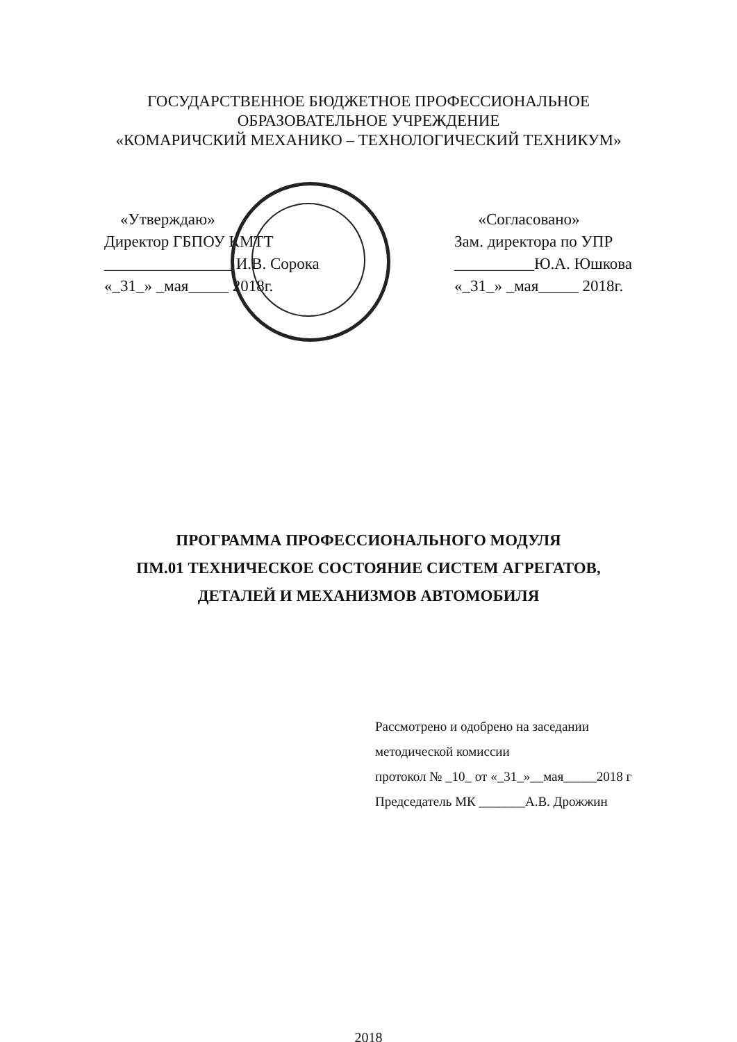ГОСУДАРСТВЕННОЕ БЮДЖЕТНОЕ ПРОФЕССИОНАЛЬНОЕ
ОБРАЗОВАТЕЛЬНОЕ УЧРЕЖДЕНИЕ
«КОМАРИЧСКИЙ МЕХАНИКО – ТЕХНОЛОГИЧЕСКИЙ ТЕХНИКУМ»
«Утверждаю»
Директор ГБПОУ КМТТ
________________ И.В. Сорока
«_31_» _мая_____ 2018г.
«Согласовано»
Зам. директора по УПР
__________Ю.А. Юшкова
«_31_» _мая_____ 2018г.
ПРОГРАММА ПРОФЕССИОНАЛЬНОГО МОДУЛЯ
ПМ.01 ТЕХНИЧЕСКОЕ СОСТОЯНИЕ СИСТЕМ АГРЕГАТОВ,
ДЕТАЛЕЙ И МЕХАНИЗМОВ АВТОМОБИЛЯ
Рассмотрено и одобрено на заседании
методической комиссии
протокол № _10_ от «_31_»__мая_____2018 г
Председатель МК _______А.В. Дрожжин
2018